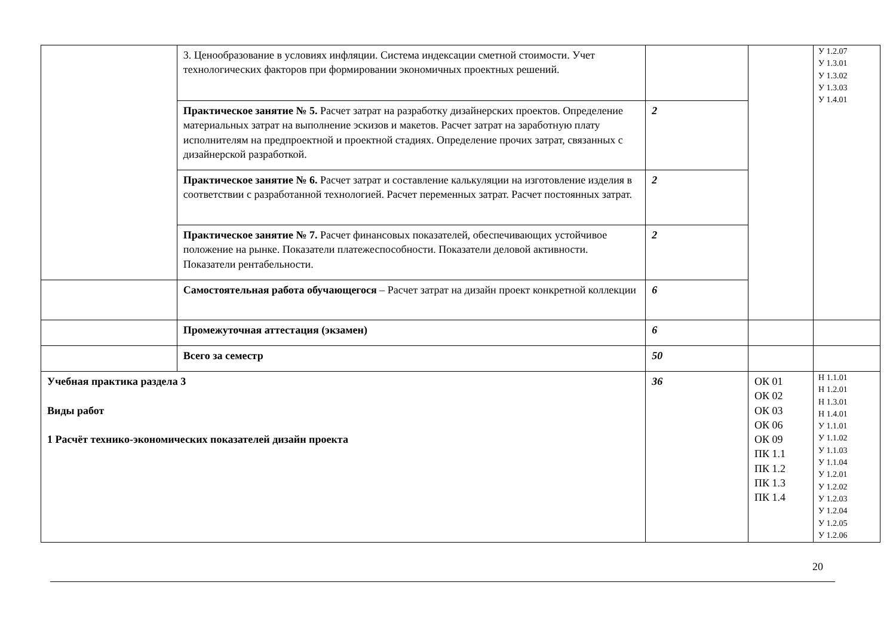| | 3. Ценообразование в условиях инфляции. Система индексации сметной стоимости. Учет технологических факторов при формировании экономичных проектных решений. | | | У 1.2.07 У 1.3.01 У 1.3.02 У 1.3.03 У 1.4.01 |
| | Практическое занятие № 5. Расчет затрат на разработку дизайнерских проектов. Определение материальных затрат на выполнение эскизов и макетов. Расчет затрат на заработную плату исполнителям на предпроектной и проектной стадиях. Определение прочих затрат, связанных с дизайнерской разработкой. | 2 | | |
| | Практическое занятие № 6. Расчет затрат и составление калькуляции на изготовление изделия в соответствии с разработанной технологией. Расчет переменных затрат. Расчет постоянных затрат. | 2 | | |
| | Практическое занятие № 7. Расчет финансовых показателей, обеспечивающих устойчивое положение на рынке. Показатели платежеспособности. Показатели деловой активности. Показатели рентабельности. | 2 | | |
| | Самостоятельная работа обучающегося – Расчет затрат на дизайн проект конкретной коллекции | 6 | | |
| | Промежуточная аттестация (экзамен) | 6 | | |
| | Всего за семестр | 50 | | |
| Учебная практика раздела 3 Виды работ 1 Расчёт технико-экономических показателей дизайн проекта | | 36 | ОК 01 ОК 02 ОК 03 ОК 06 ОК 09 ПК 1.1 ПК 1.2 ПК 1.3 ПК 1.4 | Н 1.1.01 Н 1.2.01 Н 1.3.01 Н 1.4.01 У 1.1.01 У 1.1.02 У 1.1.03 У 1.1.04 У 1.2.01 У 1.2.02 У 1.2.03 У 1.2.04 У 1.2.05 У 1.2.06 |
20